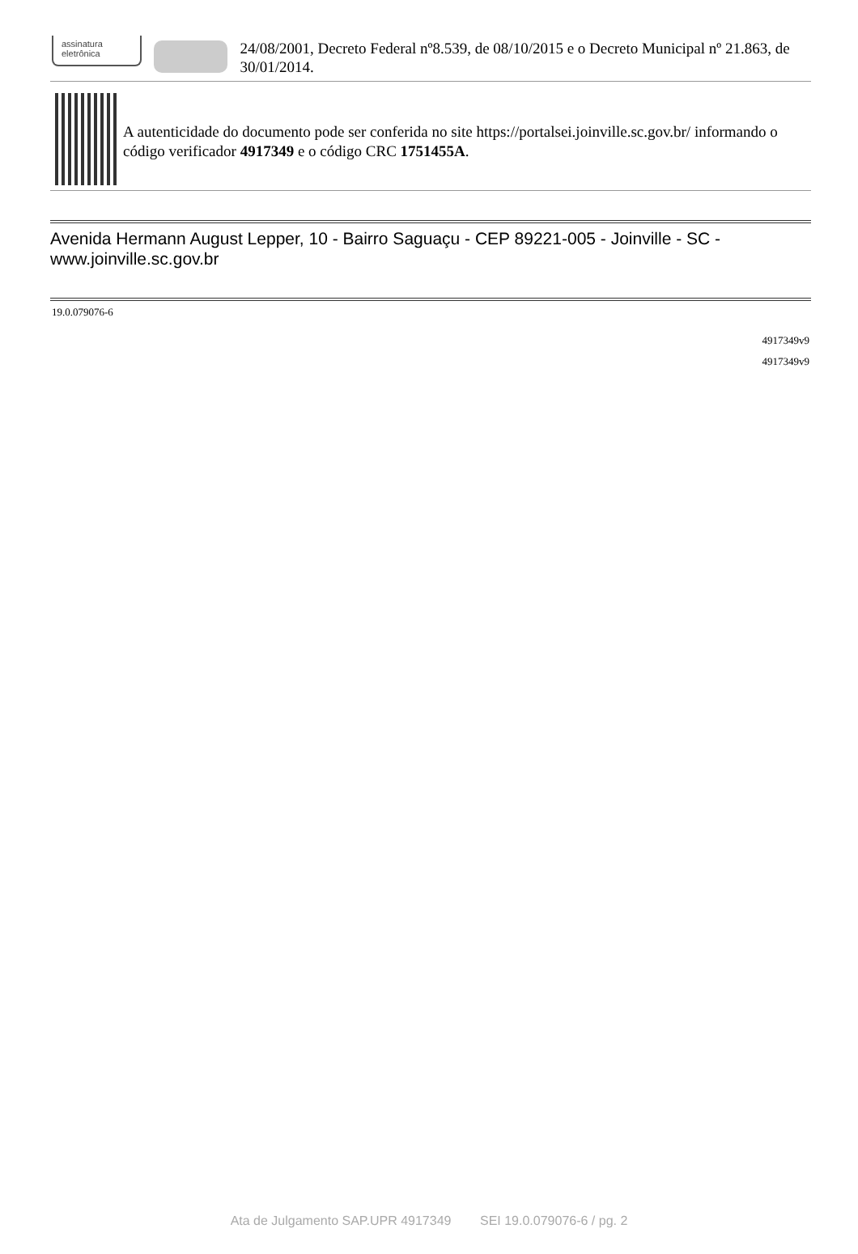assinatura
eletrônica
24/08/2001, Decreto Federal nº8.539, de 08/10/2015 e o Decreto Municipal nº 21.863, de 30/01/2014.
A autenticidade do documento pode ser conferida no site https://portalsei.joinville.sc.gov.br/ informando o código verificador 4917349 e o código CRC 1751455A.
Avenida Hermann August Lepper, 10 - Bairro Saguaçu - CEP 89221-005 - Joinville - SC - www.joinville.sc.gov.br
19.0.079076-6
4917349v9
4917349v9
Ata de Julgamento SAP.UPR 4917349 SEI 19.0.079076-6 / pg. 2